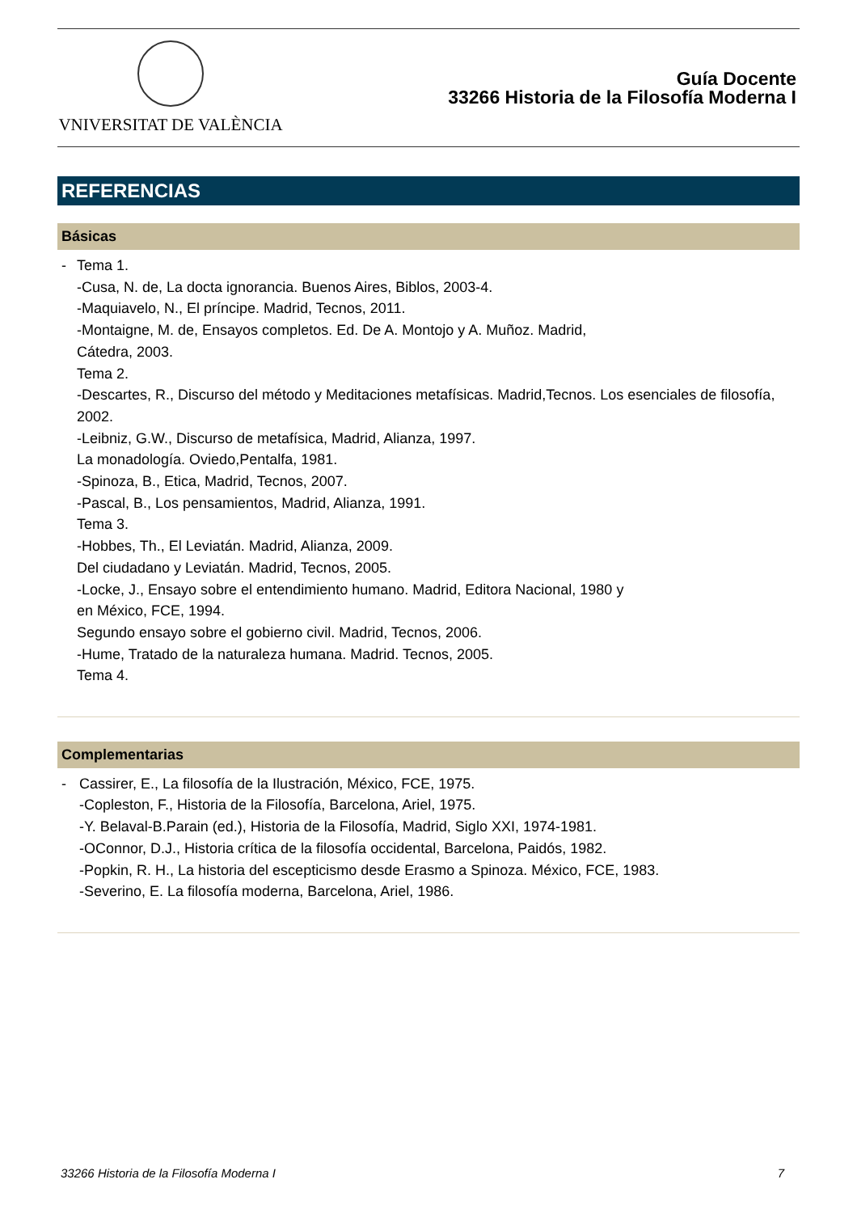VNIVERSITAT DE VALÈNCIA
Guía Docente
33266 Historia de la Filosofía Moderna I
REFERENCIAS
Básicas
- Tema 1.
-Cusa, N. de, La docta ignorancia. Buenos Aires, Biblos, 2003-4.
-Maquiavelo, N., El príncipe. Madrid, Tecnos, 2011.
-Montaigne, M. de, Ensayos completos. Ed. De A. Montojo y A. Muñoz. Madrid,
Cátedra, 2003.
Tema 2.
-Descartes, R., Discurso del método y Meditaciones metafísicas. Madrid,Tecnos. Los esenciales de filosofía, 2002.
-Leibniz, G.W., Discurso de metafísica, Madrid, Alianza, 1997.
La monadología. Oviedo,Pentalfa, 1981.
-Spinoza, B., Etica, Madrid, Tecnos, 2007.
-Pascal, B., Los pensamientos, Madrid, Alianza, 1991.
Tema 3.
-Hobbes, Th., El Leviatán. Madrid, Alianza, 2009.
Del ciudadano y Leviatán. Madrid, Tecnos, 2005.
-Locke, J., Ensayo sobre el entendimiento humano. Madrid, Editora Nacional, 1980 y
en México, FCE, 1994.
Segundo ensayo sobre el gobierno civil. Madrid, Tecnos, 2006.
-Hume, Tratado de la naturaleza humana. Madrid. Tecnos, 2005.
Tema 4.
Complementarias
- Cassirer, E., La filosofía de la Ilustración, México, FCE, 1975.
-Copleston, F., Historia de la Filosofía, Barcelona, Ariel, 1975.
-Y. Belaval-B.Parain (ed.), Historia de la Filosofía, Madrid, Siglo XXI, 1974-1981.
-OConnor, D.J., Historia crítica de la filosofía occidental, Barcelona, Paidós, 1982.
-Popkin, R. H., La historia del escepticismo desde Erasmo a Spinoza. México, FCE, 1983.
-Severino, E. La filosofía moderna, Barcelona, Ariel, 1986.
33266 Historia de la Filosofía Moderna I 7